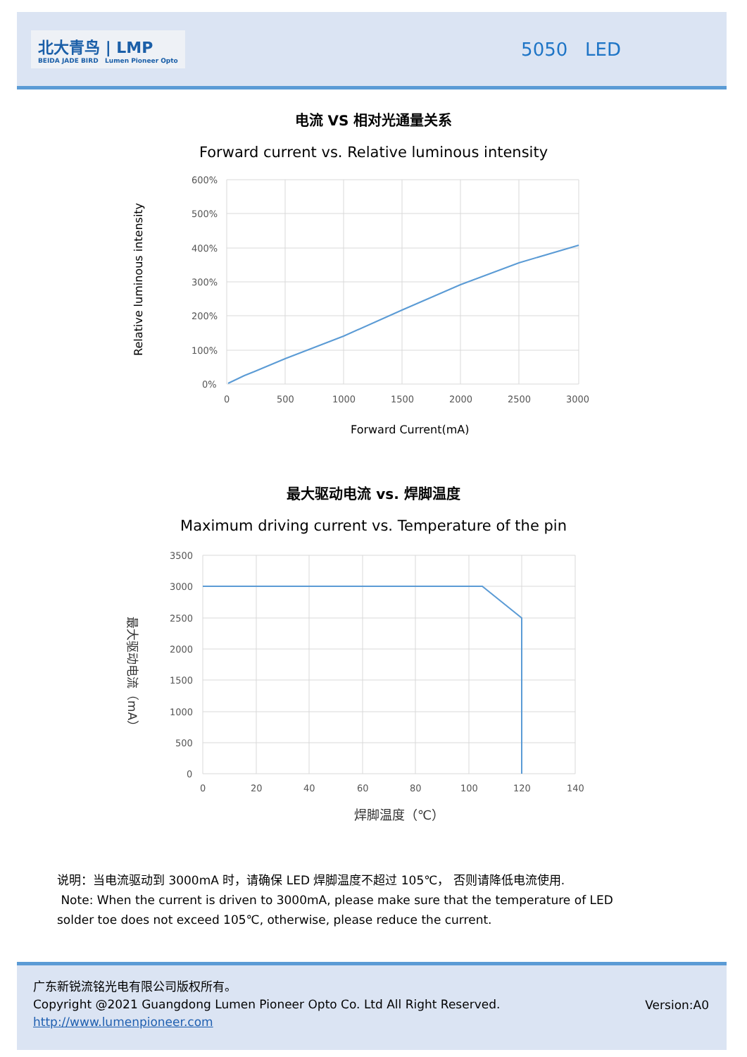北大青鸟 | LMP
BEIDA JADE BIRD Lumen Pioneer Opto
5050 LED
电流 VS 相对光通量关系
Forward current vs. Relative luminous intensity
600%
500%
400%
300%
200%
100%
0%
0
500
1000
1500
2000
2500
3000
Forward Current(mA)
Relative luminous intensity
最大驱动电流 vs. 焊脚温度
Maximum driving current vs. Temperature of the pin
3500
3000
2500
2000
1500
1000
500
0
0
20
40
60
80
100
120
140
焊脚温度（℃）
最大驱动电流（mA）
说明：当电流驱动到 3000mA 时，请确保 LED 焊脚温度不超过 105℃， 否则请降低电流使用.
Note: When the current is driven to 3000mA, please make sure that the temperature of LED solder toe does not exceed 105℃, otherwise, please reduce the current.
广东新锐流铭光电有限公司版权所有。
Copyright @2021 Guangdong Lumen Pioneer Opto Co. Ltd All Right Reserved.
http://www.lumenpioneer.com
Version:A0